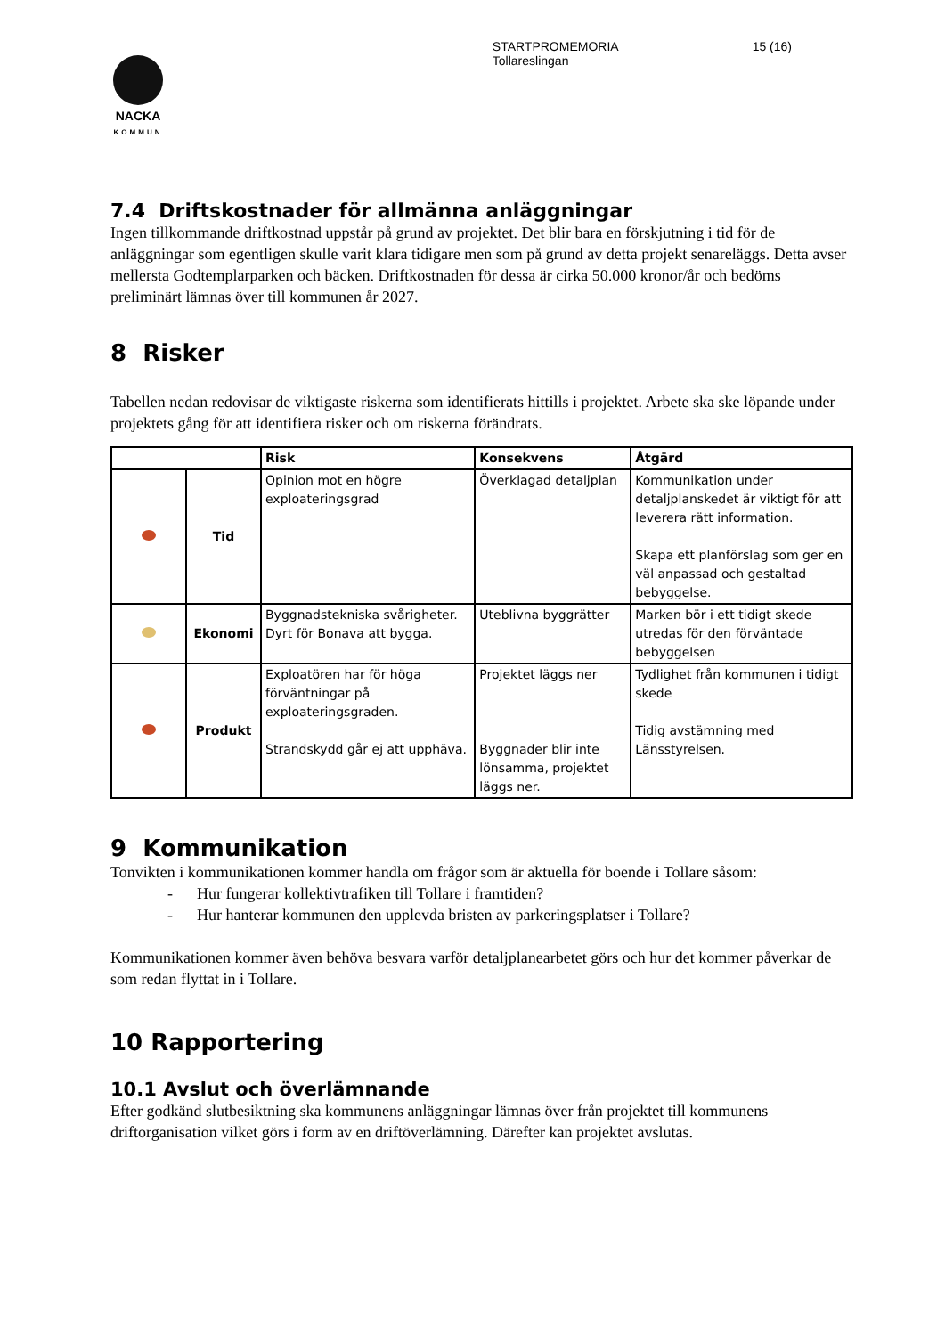NACKA
KOMMUN
STARTPROMEMORIA
Tollareslingan
15 (16)
7.4 Driftskostnader för allmänna anläggningar
Ingen tillkommande driftkostnad uppstår på grund av projektet. Det blir bara en förskjutning i tid för de anläggningar som egentligen skulle varit klara tidigare men som på grund av detta projekt senareläggs. Detta avser mellersta Godtemplarparken och bäcken. Driftkostnaden för dessa är cirka 50.000 kronor/år och bedöms preliminärt lämnas över till kommunen år 2027.
8 Risker
Tabellen nedan redovisar de viktigaste riskerna som identifierats hittills i projektet. Arbete ska ske löpande under projektets gång för att identifiera risker och om riskerna förändrats.
| | | Risk | Konsekvens | Åtgärd |
| --- | --- | --- | --- | --- |
| | Tid | Opinion mot en högre exploateringsgrad | Överklagad detaljplan | Kommunikation under detaljplanskedet är viktigt för att leverera rätt information. Skapa ett planförslag som ger en väl anpassad och gestaltad bebyggelse. |
| | Ekonomi | Byggnadstekniska svårigheter. Dyrt för Bonava att bygga. | Uteblivna byggrätter | Marken bör i ett tidigt skede utredas för den förväntade bebyggelsen |
| | Produkt | Exploatören har för höga förväntningar på exploateringsgraden. Strandskydd går ej att upphäva. | Projektet läggs ner Byggnader blir inte lönsamma, projektet läggs ner. | Tydlighet från kommunen i tidigt skede Tidig avstämning med Länsstyrelsen. |
9 Kommunikation
Tonvikten i kommunikationen kommer handla om frågor som är aktuella för boende i Tollare såsom:
- Hur fungerar kollektivtrafiken till Tollare i framtiden?
- Hur hanterar kommunen den upplevda bristen av parkeringsplatser i Tollare?
Kommunikationen kommer även behöva besvara varför detaljplanearbetet görs och hur det kommer påverkar de som redan flyttat in i Tollare.
10 Rapportering
10.1 Avslut och överlämnande
Efter godkänd slutbesiktning ska kommunens anläggningar lämnas över från projektet till kommunens driftorganisation vilket görs i form av en driftöverlämning. Därefter kan projektet avslutas.